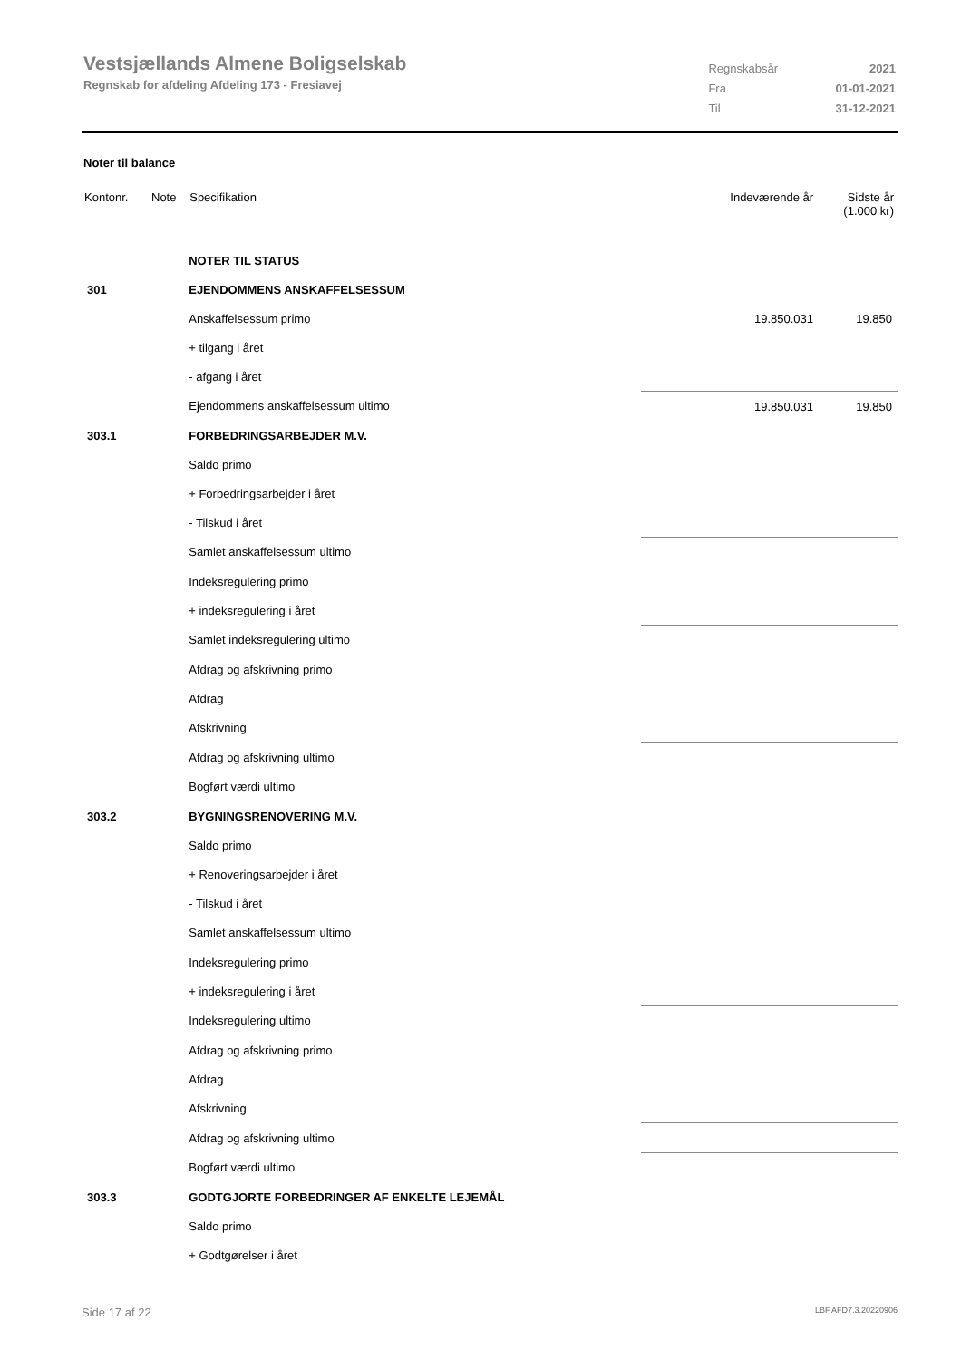Vestsjællands Almene Boligselskab
Regnskab for afdeling Afdeling 173 - Fresiavej
| Regnskabsår | 2021 |
| Fra | 01-01-2021 |
| Til | 31-12-2021 |
Noter til balance
| Kontonr. | Note | Specifikation | Indeværende år | Sidste år (1.000 kr) |
| --- | --- | --- | --- | --- |
| | | NOTER TIL STATUS | | |
| 301 | | EJENDOMMENS ANSKAFFELSESSUM | | |
| | | Anskaffelsessum primo | 19.850.031 | 19.850 |
| | | + tilgang i året | | |
| | | - afgang i året | | |
| | | Ejendommens anskaffelsessum ultimo | 19.850.031 | 19.850 |
| 303.1 | | FORBEDRINGSARBEJDER M.V. | | |
| | | Saldo primo | | |
| | | + Forbedringsarbejder i året | | |
| | | - Tilskud i året | | |
| | | Samlet anskaffelsessum ultimo | | |
| | | Indeksregulering primo | | |
| | | + indeksregulering i året | | |
| | | Samlet indeksregulering ultimo | | |
| | | Afdrag og afskrivning primo | | |
| | | Afdrag | | |
| | | Afskrivning | | |
| | | Afdrag og afskrivning ultimo | | |
| | | Bogført værdi ultimo | | |
| 303.2 | | BYGNINGSRENOVERING M.V. | | |
| | | Saldo primo | | |
| | | + Renoveringsarbejder i året | | |
| | | - Tilskud i året | | |
| | | Samlet anskaffelsessum ultimo | | |
| | | Indeksregulering primo | | |
| | | + indeksregulering i året | | |
| | | Indeksregulering ultimo | | |
| | | Afdrag og afskrivning primo | | |
| | | Afdrag | | |
| | | Afskrivning | | |
| | | Afdrag og afskrivning ultimo | | |
| | | Bogført værdi ultimo | | |
| 303.3 | | GODTGJORTE FORBEDRINGER AF ENKELTE LEJEMÅL | | |
| | | Saldo primo | | |
| | | + Godtgørelser i året | | |
Side 17 af 22 LBF.AFD7.3.20220906